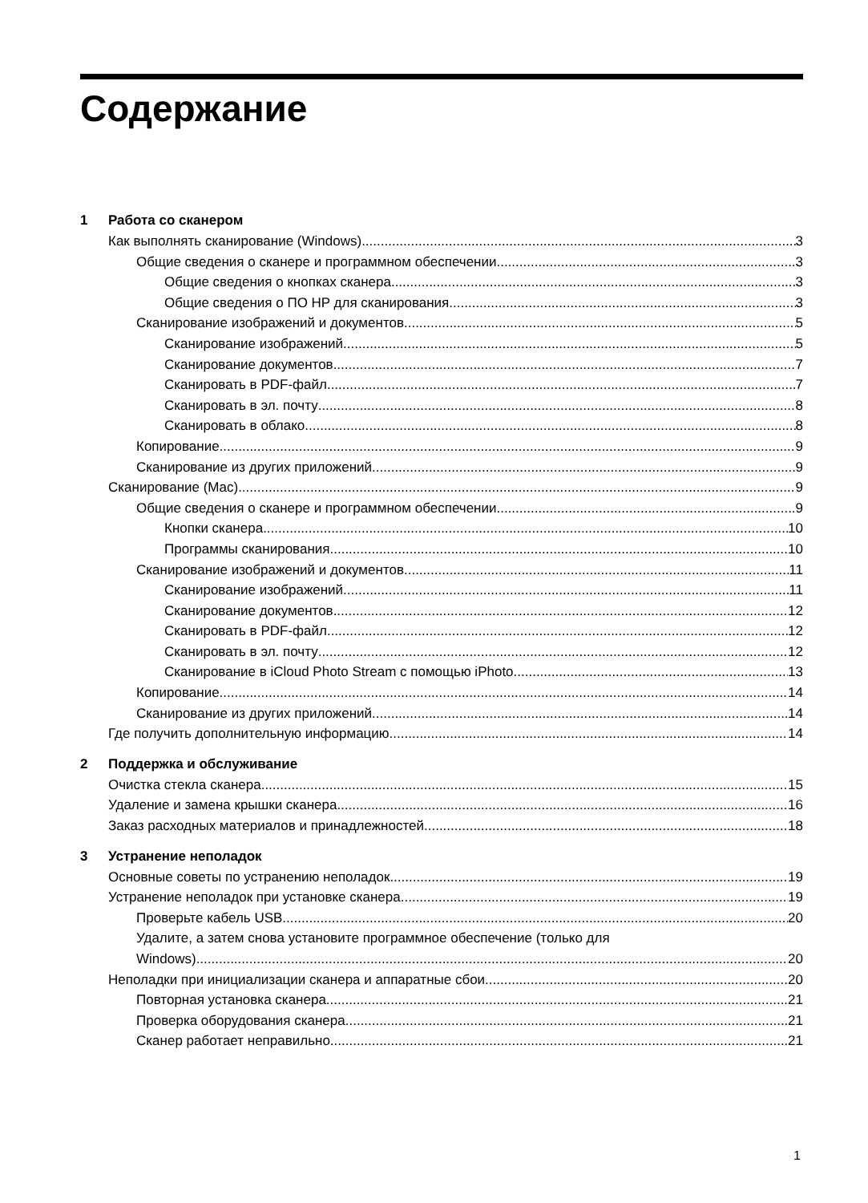Содержание
1 Работа со сканером
Как выполнять сканирование (Windows) 3
Общие сведения о сканере и программном обеспечении 3
Общие сведения о кнопках сканера 3
Общие сведения о ПО HP для сканирования 3
Сканирование изображений и документов 5
Сканирование изображений 5
Сканирование документов 7
Сканировать в PDF-файл 7
Сканировать в эл. почту 8
Сканировать в облако 8
Копирование 9
Сканирование из других приложений 9
Сканирование (Mac) 9
Общие сведения о сканере и программном обеспечении 9
Кнопки сканера 10
Программы сканирования 10
Сканирование изображений и документов 11
Сканирование изображений 11
Сканирование документов 12
Сканировать в PDF-файл 12
Сканировать в эл. почту 12
Сканирование в iCloud Photo Stream с помощью iPhoto 13
Копирование 14
Сканирование из других приложений 14
Где получить дополнительную информацию 14
2 Поддержка и обслуживание
Очистка стекла сканера 15
Удаление и замена крышки сканера 16
Заказ расходных материалов и принадлежностей 18
3 Устранение неполадок
Основные советы по устранению неполадок 19
Устранение неполадок при установке сканера 19
Проверьте кабель USB 20
Удалите, а затем снова установите программное обеспечение (только для
Windows) 20
Неполадки при инициализации сканера и аппаратные сбои 20
Повторная установка сканера 21
Проверка оборудования сканера 21
Сканер работает неправильно 21
1